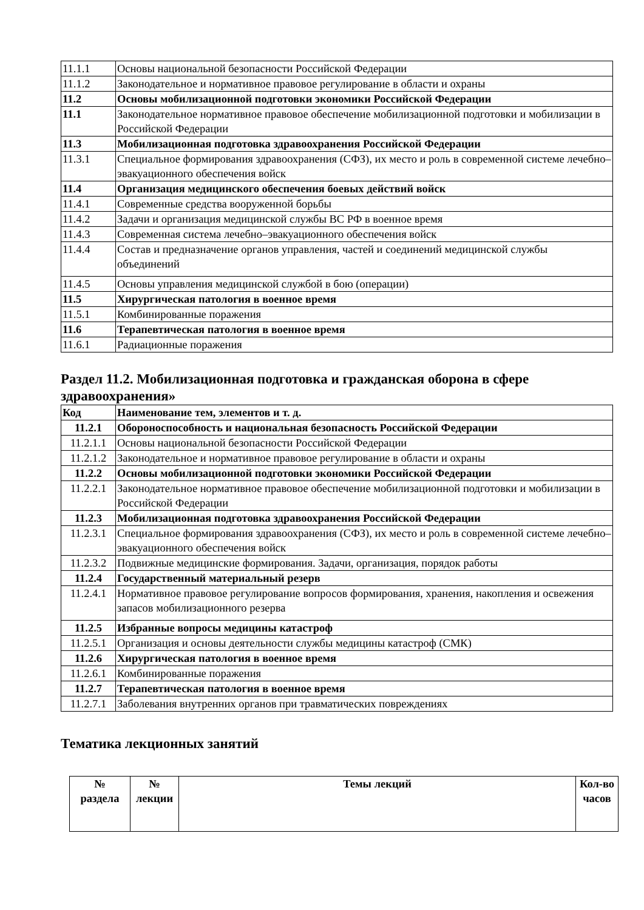| 11.1.1 | Основы национальной безопасности Российской Федерации |
| 11.1.2 | Законодательное и нормативное правовое регулирование в области и охраны |
| 11.2 | Основы мобилизационной подготовки экономики Российской Федерации |
| 11.1 | Законодательное нормативное правовое обеспечение мобилизационной подготовки и мобилизации в Российской Федерации |
| 11.3 | Мобилизационная подготовка здравоохранения Российской Федерации |
| 11.3.1 | Специальное формирования здравоохранения (СФЗ), их место и роль в современной системе лечебно–эвакуационного обеспечения войск |
| 11.4 | Организация медицинского обеспечения боевых действий войск |
| 11.4.1 | Современные средства вооруженной борьбы |
| 11.4.2 | Задачи и организация медицинской службы ВС РФ в военное время |
| 11.4.3 | Современная система лечебно–эвакуационного обеспечения войск |
| 11.4.4 | Состав и предназначение органов управления, частей и соединений медицинской службы объединений |
| 11.4.5 | Основы управления медицинской службой в бою (операции) |
| 11.5 | Хирургическая патология в военное время |
| 11.5.1 | Комбинированные поражения |
| 11.6 | Терапевтическая патология в военное время |
| 11.6.1 | Радиационные поражения |
Раздел 11.2. Мобилизационная подготовка и гражданская оборона в сфере здравоохранения»
| Код | Наименование тем, элементов и т. д. |
| 11.2.1 | Обороноспособность и национальная безопасность Российской Федерации |
| 11.2.1.1 | Основы национальной безопасности Российской Федерации |
| 11.2.1.2 | Законодательное и нормативное правовое регулирование в области и охраны |
| 11.2.2 | Основы мобилизационной подготовки экономики Российской Федерации |
| 11.2.2.1 | Законодательное нормативное правовое обеспечение мобилизационной подготовки и мобилизации в Российской Федерации |
| 11.2.3 | Мобилизационная подготовка здравоохранения Российской Федерации |
| 11.2.3.1 | Специальное формирования здравоохранения (СФЗ), их место и роль в современной системе лечебно–эвакуационного обеспечения войск |
| 11.2.3.2 | Подвижные медицинские формирования. Задачи, организация, порядок работы |
| 11.2.4 | Государственный материальный резерв |
| 11.2.4.1 | Нормативное правовое регулирование вопросов формирования, хранения, накопления и освежения запасов мобилизационного резерва |
| 11.2.5 | Избранные вопросы медицины катастроф |
| 11.2.5.1 | Организация и основы деятельности службы медицины катастроф (СМК) |
| 11.2.6 | Хирургическая патология в военное время |
| 11.2.6.1 | Комбинированные поражения |
| 11.2.7 | Терапевтическая патология в военное время |
| 11.2.7.1 | Заболевания внутренних органов при травматических повреждениях |
Тематика лекционных занятий
| № раздела | № лекции | Темы лекций | Кол-во часов |
| --- | --- | --- | --- |